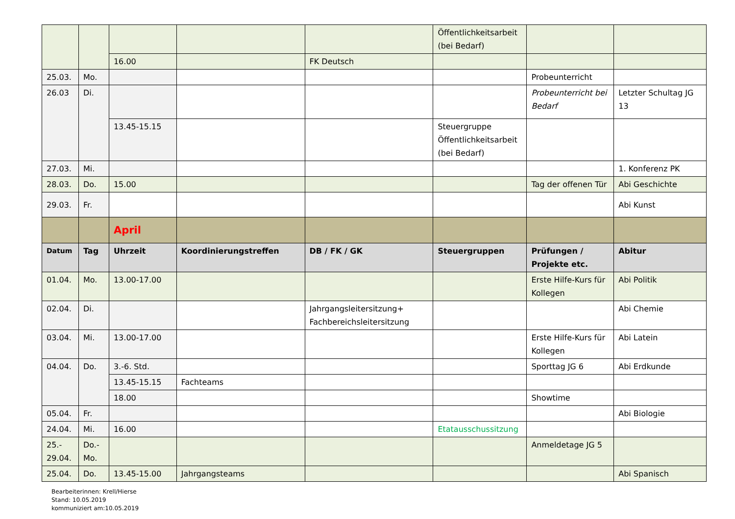| | | | | | Öffentlichkeitsarbeit (bei Bedarf) | | |
| | | 16.00 | | FK Deutsch | | | |
| 25.03. | Mo. | | | | | Probeunterricht | |
| 26.03 | Di. | | | | | Probeunterricht bei Bedarf | Letzter Schultag JG 13 |
| | | 13.45-15.15 | | | Steuergruppe Öffentlichkeitsarbeit (bei Bedarf) | | |
| 27.03. | Mi. | | | | | | 1. Konferenz PK |
| 28.03. | Do. | 15.00 | | | | Tag der offenen Tür | Abi Geschichte |
| 29.03. | Fr. | | | | | | Abi Kunst |
| | | April | | | | | |
| Datum | Tag | Uhrzeit | Koordinierungstreffen | DB / FK / GK | Steuergruppen | Prüfungen / Projekte etc. | Abitur |
| 01.04. | Mo. | 13.00-17.00 | | | | Erste Hilfe-Kurs für Kollegen | Abi Politik |
| 02.04. | Di. | | | Jahrgangsleitersitzung+ Fachbereichsleitersitzung | | | Abi Chemie |
| 03.04. | Mi. | 13.00-17.00 | | | | Erste Hilfe-Kurs für Kollegen | Abi Latein |
| 04.04. | Do. | 3.-6. Std. | | | | Sporttag JG 6 | Abi Erdkunde |
| | | 13.45-15.15 | Fachteams | | | | |
| | | 18.00 | | | | Showtime | |
| 05.04. | Fr. | | | | | | Abi Biologie |
| 24.04. | Mi. | 16.00 | | | Etatausschussitzung | | |
| 25.- 29.04. | Do.- Mo. | | | | | Anmeldetage JG 5 | |
| 25.04. | Do. | 13.45-15.00 | Jahrgangsteams | | | | Abi Spanisch |
Bearbeiterinnen: Krell/Hierse
Stand: 10.05.2019
kommuniziert am:10.05.2019